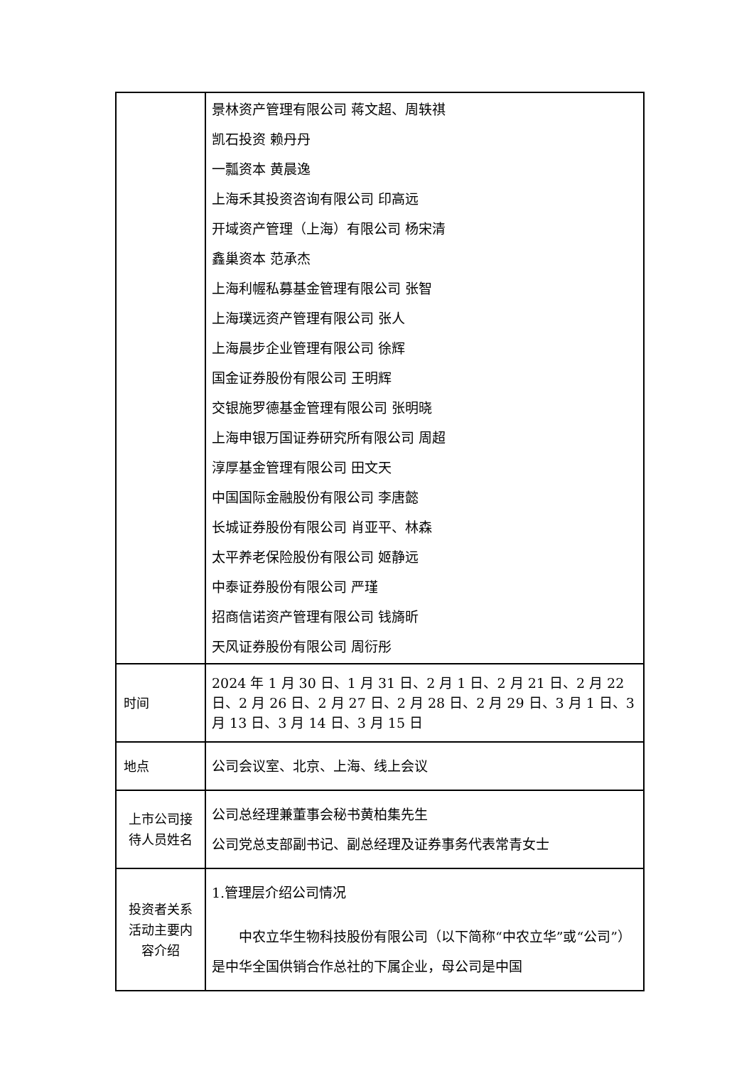| | 景林资产管理有限公司 蒋文超、周轶祺 凯石投资 赖丹丹 一瓢资本 黄晨逸 上海禾其投资咨询有限公司 印高远 开域资产管理（上海）有限公司 杨宋清 鑫巢资本 范承杰 上海利幄私募基金管理有限公司 张智 上海璞远资产管理有限公司 张人 上海晨步企业管理有限公司 徐辉 国金证券股份有限公司 王明辉 交银施罗德基金管理有限公司 张明晓 上海申银万国证券研究所有限公司 周超 淳厚基金管理有限公司 田文天 中国国际金融股份有限公司 李唐懿 长城证券股份有限公司 肖亚平、林森 太平养老保险股份有限公司 姬静远 中泰证券股份有限公司 严瑾 招商信诺资产管理有限公司 钱旖昕 天风证券股份有限公司 周衍彤 |
| 时间 | 2024 年 1 月 30 日、1 月 31 日、2 月 1 日、2 月 21 日、2 月 22 日、2 月 26 日、2 月 27 日、2 月 28 日、2 月 29 日、3 月 1 日、3 月 13 日、3 月 14 日、3 月 15 日 |
| 地点 | 公司会议室、北京、上海、线上会议 |
| 上市公司接待人员姓名 | 公司总经理兼董事会秘书黄柏集先生 公司党总支部副书记、副总经理及证券事务代表常青女士 |
| 投资者关系活动主要内容介绍 | 1.管理层介绍公司情况 中农立华生物科技股份有限公司（以下简称“中农立华”或“公司”）是中华全国供销合作总社的下属企业，母公司是中国 |